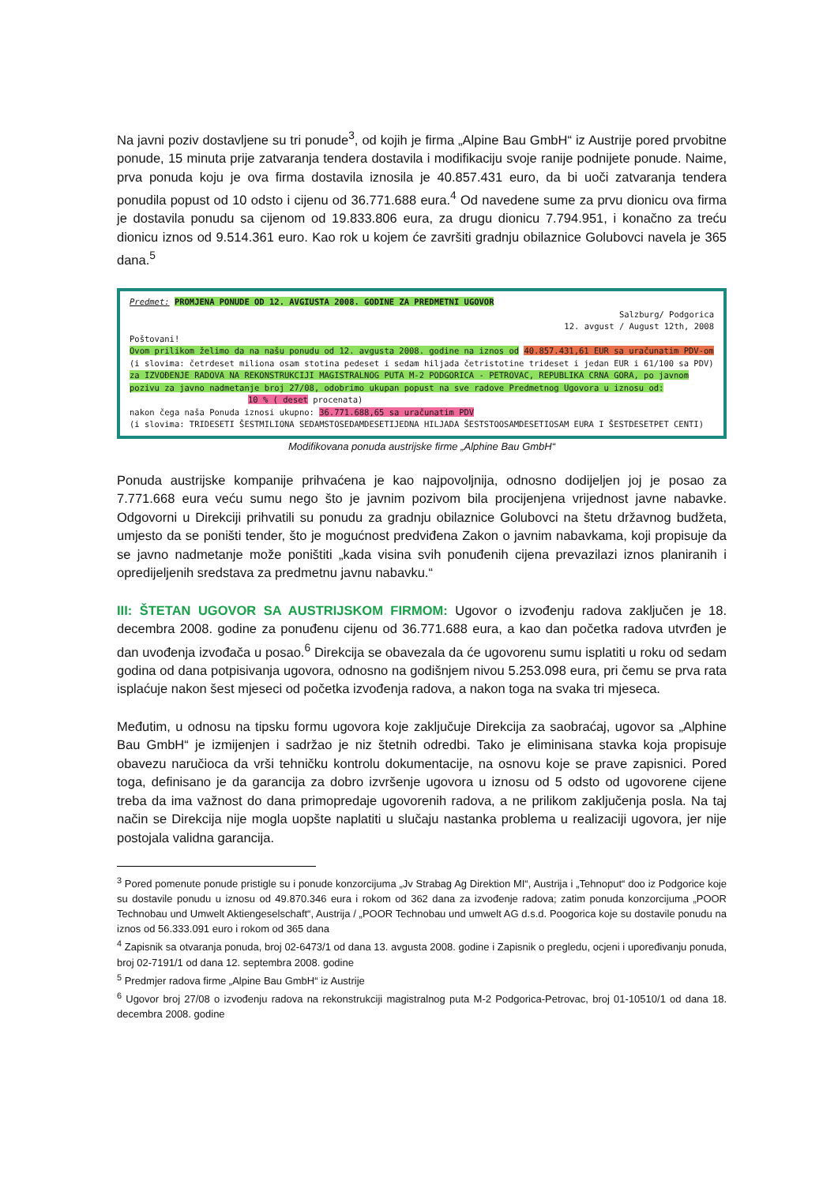Na javni poziv dostavljene su tri ponude<sup>3</sup>, od kojih je firma „Alpine Bau GmbH“ iz Austrije pored prvobitne ponude, 15 minuta prije zatvaranja tendera dostavila i modifikaciju svoje ranije podnijete ponude. Naime, prva ponuda koju je ova firma dostavila iznosila je 40.857.431 euro, da bi uoči zatvaranja tendera ponudila popust od 10 odsto i cijenu od 36.771.688 eura.<sup>4</sup> Od navedene sume za prvu dionicu ova firma je dostavila ponudu sa cijenom od 19.833.806 eura, za drugu dionicu 7.794.951, i konačno za treću dionicu iznos od 9.514.361 euro. Kao rok u kojem će završiti gradnju obilaznice Golubovci navela je 365 dana.<sup>5</sup>
Predmet: PROMJENA PONUDE OD 12. AVGIUSTA 2008. GODINE ZA PREDMETNI UGOVOR
Salzburg/ Podgorica
12. avgust / August 12th, 2008
Poštovani!
Ovom prilikom želimo da na našu ponudu od 12. avgusta 2008. godine na iznos od 40.857.431,61 EUR sa uračunatim PDV-om (i slovima: četrdeset miliona osam stotina pedeset i sedam hiljada četristotine trideset i jedan EUR i 61/100 sa PDV) za IZVOĐENJE RADOVA NA REKONSTRUKCIJI MAGISTRALNOG PUTA M-2 PODGORICA - PETROVAC, REPUBLIKA CRNA GORA, po javnom pozivu za javno nadmetanje broj 27/08, odobrimo ukupan popust na sve radove Predmetnog Ugovora u iznosu od:
10 % ( deset procenata)
nakon čega naša Ponuda iznosi ukupno: 36.771.688,65 sa uračunatim PDV
(i slovima: TRIDESETI ŠESTMILIONA SEDAMSTOSEDAMDESETIJEDNA HILJADA ŠESTSTOOSAMDESETIOSAM EURA I ŠESTDESETPET CENTI)
Modifikovana ponuda austrijske firme „Alphine Bau GmbH“
Ponuda austrijske kompanije prihvaćena je kao najpovoljnija, odnosno dodijeljen joj je posao za 7.771.668 eura veću sumu nego što je javnim pozivom bila procijenjena vrijednost javne nabavke. Odgovorni u Direkciji prihvatili su ponudu za gradnju obilaznice Golubovci na štetu državnog budžeta, umjesto da se poništi tender, što je mogućnost predviđena Zakon o javnim nabavkama, koji propisuje da se javno nadmetanje može poništiti „kada visina svih ponuđenih cijena prevazilazi iznos planiranih i opredijeljenih sredstava za predmetnu javnu nabavku.“
III: ŠTETAN UGOVOR SA AUSTRIJSKOM FIRMOM: Ugovor o izvođenju radova zaključen je 18. decembra 2008. godine za ponuđenu cijenu od 36.771.688 eura, a kao dan početka radova utvrđen je dan uvođenja izvođača u posao.<sup>6</sup> Direkcija se obavezala da će ugovorenu sumu isplatiti u roku od sedam godina od dana potpisivanja ugovora, odnosno na godišnjem nivou 5.253.098 eura, pri čemu se prva rata isplaćuje nakon šest mjeseci od početka izvođenja radova, a nakon toga na svaka tri mjeseca.
Međutim, u odnosu na tipsku formu ugovora koje zaključuje Direkcija za saobraćaj, ugovor sa „Alphine Bau GmbH“ je izmijenjen i sadržao je niz štetnih odredbi. Tako je eliminisana stavka koja propisuje obavezu naručioca da vrši tehničku kontrolu dokumentacije, na osnovu koje se prave zapisnici. Pored toga, definisano je da garancija za dobro izvršenje ugovora u iznosu od 5 odsto od ugovorene cijene treba da ima važnost do dana primopredaje ugovorenih radova, a ne prilikom zaključenja posla. Na taj način se Direkcija nije mogla uopšte naplatiti u slučaju nastanka problema u realizaciji ugovora, jer nije postojala validna garancija.
<sup>3</sup> Pored pomenute ponude pristigle su i ponude konzorcijuma „Jv Strabag Ag Direktion MI“, Austrija i „Tehnoput“ doo iz Podgorice koje su dostavile ponudu u iznosu od 49.870.346 eura i rokom od 362 dana za izvođenje radova; zatim ponuda konzorcijuma „POOR Technobau und Umwelt Aktiengeselschaft“, Austrija / „POOR Technobau und umwelt AG d.s.d. Poogorica koje su dostavile ponudu na iznos od 56.333.091 euro i rokom od 365 dana
<sup>4</sup> Zapisnik sa otvaranja ponuda, broj 02-6473/1 od dana 13. avgusta 2008. godine i Zapisnik o pregledu, ocjeni i upoređivanju ponuda, broj 02-7191/1 od dana 12. septembra 2008. godine
<sup>5</sup> Predmjer radova firme „Alpine Bau GmbH“ iz Austrije
<sup>6</sup> Ugovor broj 27/08 o izvođenju radova na rekonstrukciji magistralnog puta M-2 Podgorica-Petrovac, broj 01-10510/1 od dana 18. decembra 2008. godine